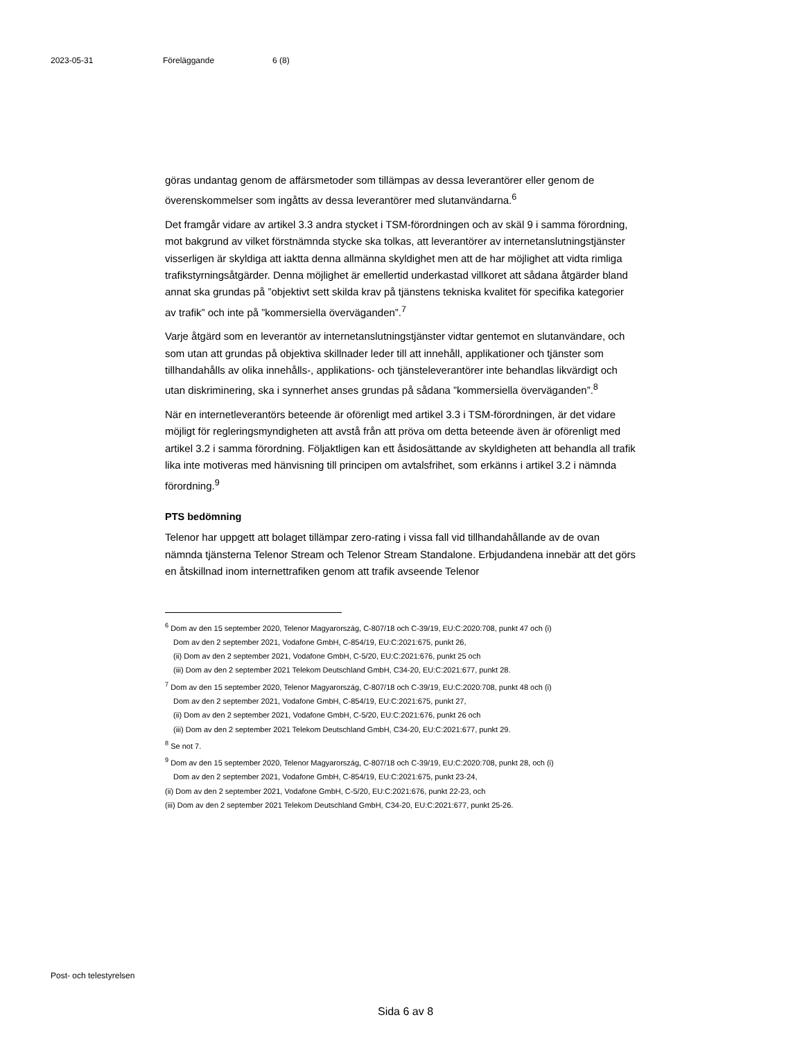2023-05-31 Föreläggande 6 (8)
göras undantag genom de affärsmetoder som tillämpas av dessa leverantörer eller genom de överenskommelser som ingåtts av dessa leverantörer med slutanvändarna.<sup>6</sup>
Det framgår vidare av artikel 3.3 andra stycket i TSM-förordningen och av skäl 9 i samma förordning, mot bakgrund av vilket förstnämnda stycke ska tolkas, att leverantörer av internetanslutningstjänster visserligen är skyldiga att iaktta denna allmänna skyldighet men att de har möjlighet att vidta rimliga trafikstyrningsåtgärder. Denna möjlighet är emellertid underkastad villkoret att sådana åtgärder bland annat ska grundas på ”objektivt sett skilda krav på tjänstens tekniska kvalitet för specifika kategorier av trafik” och inte på ”kommersiella överväganden”.<sup>7</sup>
Varje åtgärd som en leverantör av internetanslutningstjänster vidtar gentemot en slutanvändare, och som utan att grundas på objektiva skillnader leder till att innehåll, applikationer och tjänster som tillhandahålls av olika innehålls-, applikations- och tjänsteleverantörer inte behandlas likvärdigt och utan diskriminering, ska i synnerhet anses grundas på sådana ”kommersiella överväganden”.<sup>8</sup>
När en internetleverantörs beteende är oförenligt med artikel 3.3 i TSM-förordningen, är det vidare möjligt för regleringsmyndigheten att avstå från att pröva om detta beteende även är oförenligt med artikel 3.2 i samma förordning. Följaktligen kan ett åsidosättande av skyldigheten att behandla all trafik lika inte motiveras med hänvisning till principen om avtalsfrihet, som erkänns i artikel 3.2 i nämnda förordning.<sup>9</sup>
PTS bedömning
Telenor har uppgett att bolaget tillämpar zero-rating i vissa fall vid tillhandahållande av de ovan nämnda tjänsterna Telenor Stream och Telenor Stream Standalone. Erbjudandena innebär att det görs en åtskillnad inom internettrafiken genom att trafik avseende Telenor
<sup>6</sup> Dom av den 15 september 2020, Telenor Magyarország, C-807/18 och C-39/19, EU:C:2020:708, punkt 47 och (i)
Dom av den 2 september 2021, Vodafone GmbH, C-854/19, EU:C:2021:675, punkt 26,
(ii) Dom av den 2 september 2021, Vodafone GmbH, C-5/20, EU:C:2021:676, punkt 25 och
(iii) Dom av den 2 september 2021 Telekom Deutschland GmbH, C34-20, EU:C:2021:677, punkt 28.
<sup>7</sup> Dom av den 15 september 2020, Telenor Magyarország, C-807/18 och C-39/19, EU:C:2020:708, punkt 48 och (i)
Dom av den 2 september 2021, Vodafone GmbH, C-854/19, EU:C:2021:675, punkt 27,
(ii) Dom av den 2 september 2021, Vodafone GmbH, C-5/20, EU:C:2021:676, punkt 26 och
(iii) Dom av den 2 september 2021 Telekom Deutschland GmbH, C34-20, EU:C:2021:677, punkt 29.
<sup>8</sup> Se not 7.
<sup>9</sup> Dom av den 15 september 2020, Telenor Magyarország, C-807/18 och C-39/19, EU:C:2020:708, punkt 28, och (i)
Dom av den 2 september 2021, Vodafone GmbH, C-854/19, EU:C:2021:675, punkt 23-24,
(ii) Dom av den 2 september 2021, Vodafone GmbH, C-5/20, EU:C:2021:676, punkt 22-23, och
(iii) Dom av den 2 september 2021 Telekom Deutschland GmbH, C34-20, EU:C:2021:677, punkt 25-26.
Post- och telestyrelsen
Sida 6 av 8